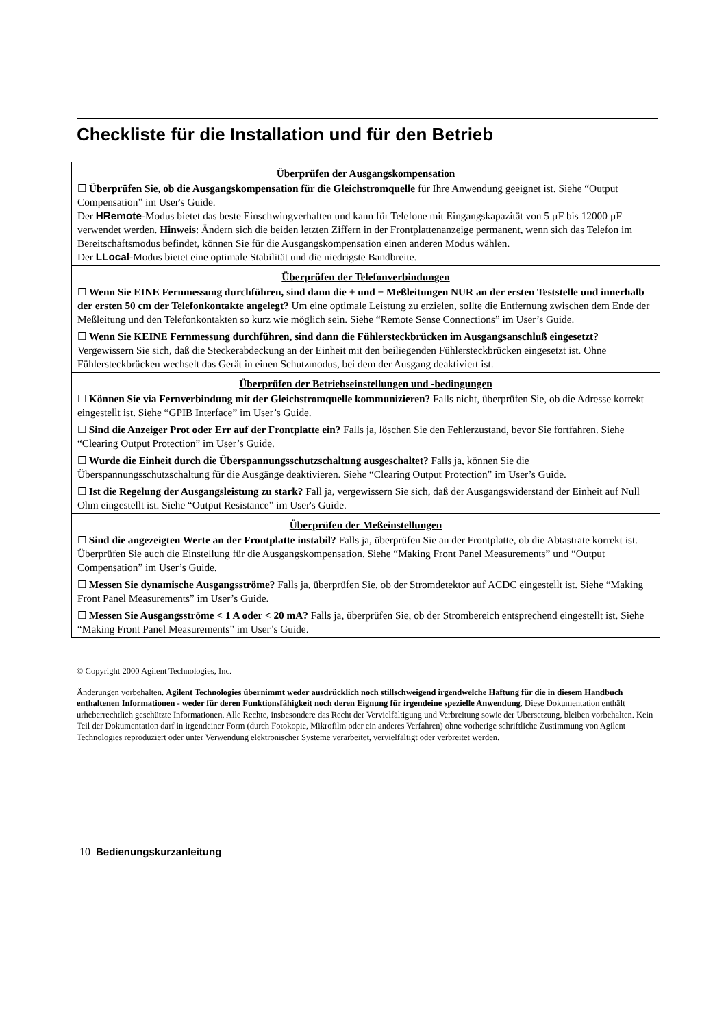Checkliste für die Installation und für den Betrieb
| Überprüfen der Ausgangskompensation ☐ Überprüfen Sie, ob die Ausgangskompensation für die Gleichstromquelle für Ihre Anwendung geeignet ist. Siehe “Output Compensation” im User's Guide. Der HRemote -Modus bietet das beste Einschwingverhalten und kann für Telefone mit Eingangskapazität von 5 µF bis 12000 µF verwendet werden. Hinweis : Ändern sich die beiden letzten Ziffern in der Frontplattenanzeige permanent, wenn sich das Telefon im Bereitschaftsmodus befindet, können Sie für die Ausgangskompensation einen anderen Modus wählen. Der LLocal -Modus bietet eine optimale Stabilität und die niedrigste Bandbreite. |
| Überprüfen der Telefonverbindungen ☐ Wenn Sie EINE Fernmessung durchführen, sind dann die + und − Meßleitungen NUR an der ersten Teststelle und innerhalb der ersten 50 cm der Telefonkontakte angelegt? Um eine optimale Leistung zu erzielen, sollte die Entfernung zwischen dem Ende der Meßleitung und den Telefonkontakten so kurz wie möglich sein. Siehe “Remote Sense Connections” im User’s Guide. ☐ Wenn Sie KEINE Fernmessung durchführen, sind dann die Fühlersteckbrücken im Ausgangsanschluß eingesetzt? Vergewissern Sie sich, daß die Steckerabdeckung an der Einheit mit den beiliegenden Fühlersteckbrücken eingesetzt ist. Ohne Fühlersteckbrücken wechselt das Gerät in einen Schutzmodus, bei dem der Ausgang deaktiviert ist. |
| Überprüfen der Betriebseinstellungen und -bedingungen ☐ Können Sie via Fernverbindung mit der Gleichstromquelle kommunizieren? Falls nicht, überprüfen Sie, ob die Adresse korrekt eingestellt ist. Siehe “GPIB Interface” im User’s Guide. ☐ Sind die Anzeiger Prot oder Err auf der Frontplatte ein? Falls ja, löschen Sie den Fehlerzustand, bevor Sie fortfahren. Siehe “Clearing Output Protection” im User’s Guide. ☐ Wurde die Einheit durch die Überspannungsschutzschaltung ausgeschaltet? Falls ja, können Sie die Überspannungsschutzschaltung für die Ausgänge deaktivieren. Siehe “Clearing Output Protection” im User’s Guide. ☐ Ist die Regelung der Ausgangsleistung zu stark? Fall ja, vergewissern Sie sich, daß der Ausgangswiderstand der Einheit auf Null Ohm eingestellt ist. Siehe “Output Resistance” im User's Guide. |
| Überprüfen der Meßeinstellungen ☐ Sind die angezeigten Werte an der Frontplatte instabil? Falls ja, überprüfen Sie an der Frontplatte, ob die Abtastrate korrekt ist. Überprüfen Sie auch die Einstellung für die Ausgangskompensation. Siehe “Making Front Panel Measurements” und “Output Compensation” im User’s Guide. ☐ Messen Sie dynamische Ausgangsströme? Falls ja, überprüfen Sie, ob der Stromdetektor auf ACDC eingestellt ist. Siehe “Making Front Panel Measurements” im User’s Guide. ☐ Messen Sie Ausgangsströme < 1 A oder < 20 mA? Falls ja, überprüfen Sie, ob der Strombereich entsprechend eingestellt ist. Siehe “Making Front Panel Measurements” im User’s Guide. |
© Copyright 2000 Agilent Technologies, Inc.
Änderungen vorbehalten. Agilent Technologies übernimmt weder ausdrücklich noch stillschweigend irgendwelche Haftung für die in diesem Handbuch enthaltenen Informationen - weder für deren Funktionsfähigkeit noch deren Eignung für irgendeine spezielle Anwendung. Diese Dokumentation enthält urheberrechtlich geschützte Informationen. Alle Rechte, insbesondere das Recht der Vervielfältigung und Verbreitung sowie der Übersetzung, bleiben vorbehalten. Kein Teil der Dokumentation darf in irgendeiner Form (durch Fotokopie, Mikrofilm oder ein anderes Verfahren) ohne vorherige schriftliche Zustimmung von Agilent Technologies reproduziert oder unter Verwendung elektronischer Systeme verarbeitet, vervielfältigt oder verbreitet werden.
10 Bedienungskurzanleitung